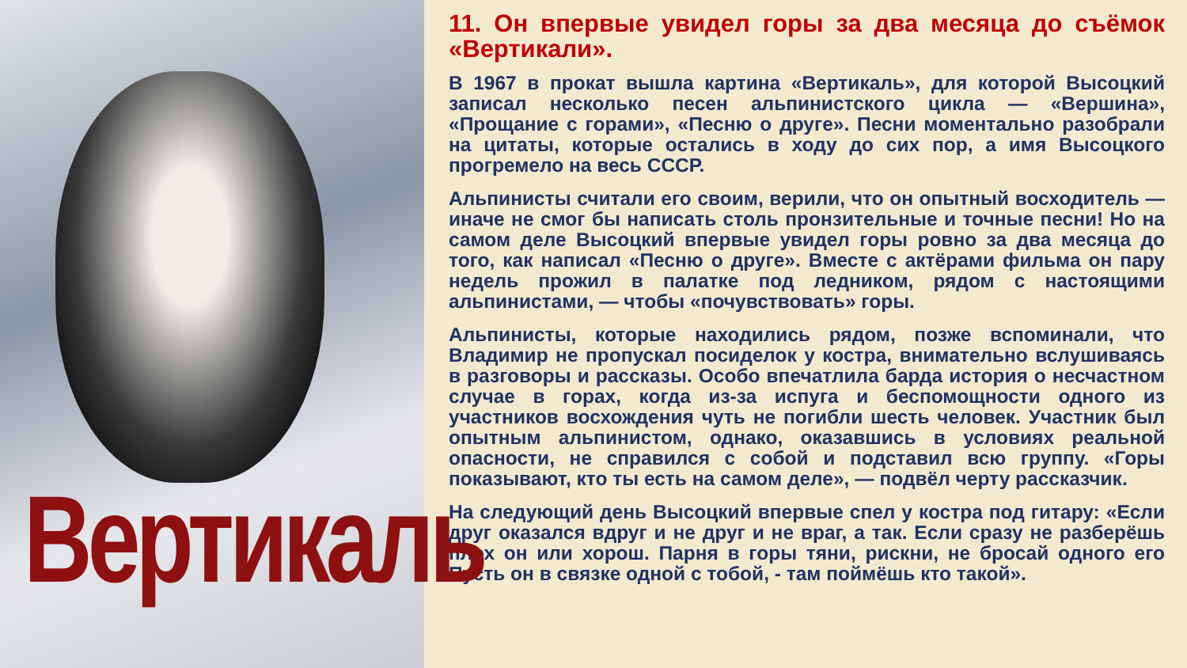Вертикаль
11. Он впервые увидел горы за два месяца до съёмок «Вертикали».
В 1967 в прокат вышла картина «Вертикаль», для которой Высоцкий записал несколько песен альпинистского цикла — «Вершина», «Прощание с горами», «Песню о друге». Песни моментально разобрали на цитаты, которые остались в ходу до сих пор, а имя Высоцкого прогремело на весь СССР.
Альпинисты считали его своим, верили, что он опытный восходитель — иначе не смог бы написать столь пронзительные и точные песни! Но на самом деле Высоцкий впервые увидел горы ровно за два месяца до того, как написал «Песню о друге». Вместе с актёрами фильма он пару недель прожил в палатке под ледником, рядом с настоящими альпинистами, — чтобы «почувствовать» горы.
Альпинисты, которые находились рядом, позже вспоминали, что Владимир не пропускал посиделок у костра, внимательно вслушиваясь в разговоры и рассказы. Особо впечатлила барда история о несчастном случае в горах, когда из-за испуга и беспомощности одного из участников восхождения чуть не погибли шесть человек. Участник был опытным альпинистом, однако, оказавшись в условиях реальной опасности, не справился с собой и подставил всю группу. «Горы показывают, кто ты есть на самом деле», — подвёл черту рассказчик.
На следующий день Высоцкий впервые спел у костра под гитару: «Если друг оказался вдруг и не друг и не враг, а так. Если сразу не разберёшь плох он или хорош. Парня в горы тяни, рискни, не бросай одного его Пусть он в связке одной с тобой, - там поймёшь кто такой».